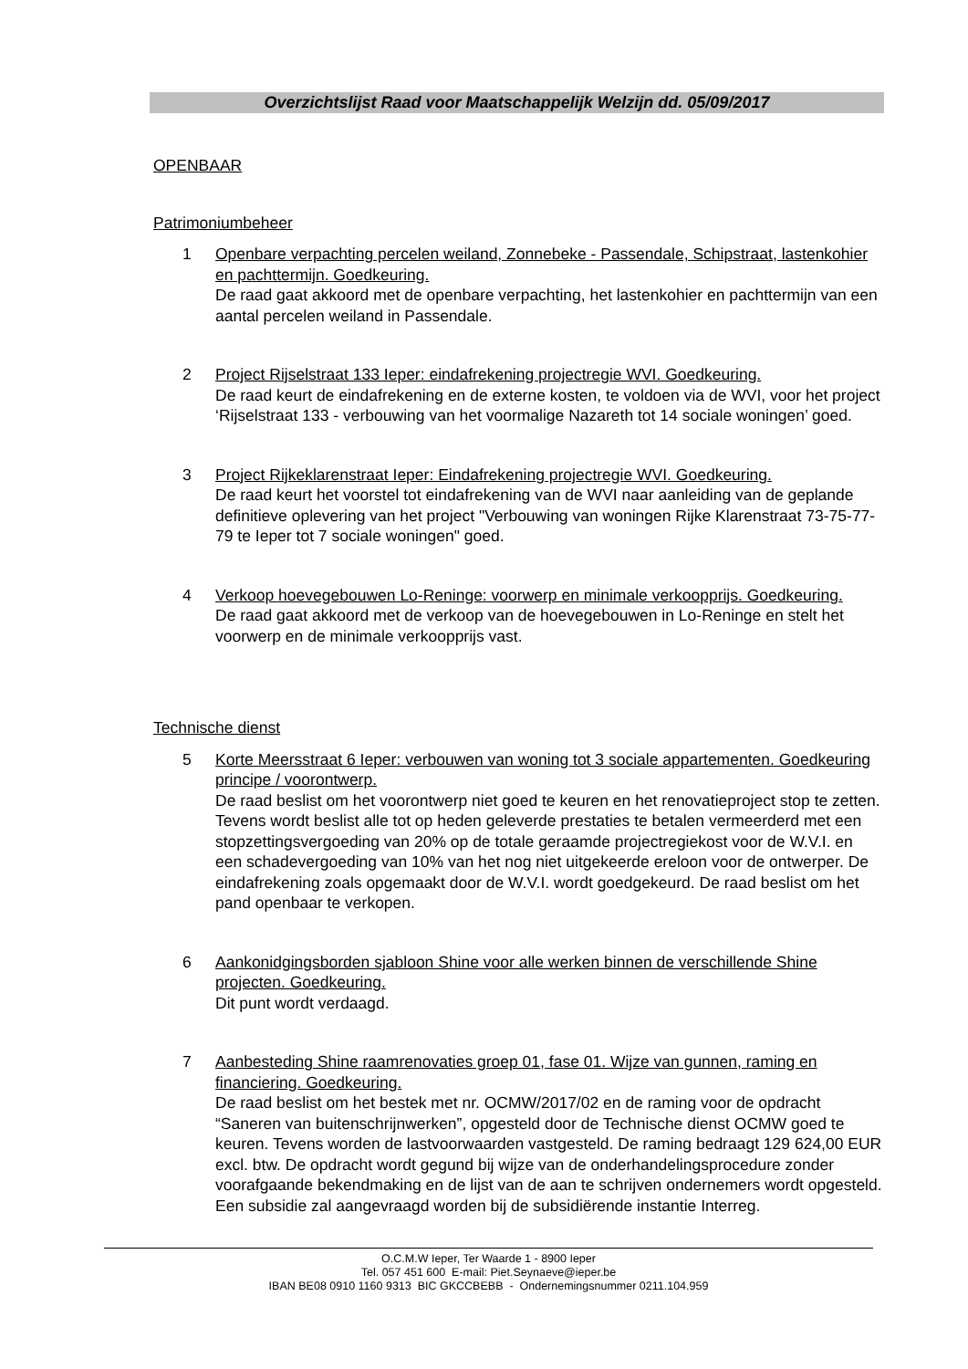Overzichtslijst Raad voor Maatschappelijk Welzijn dd. 05/09/2017
OPENBAAR
Patrimoniumbeheer
1 Openbare verpachting percelen weiland, Zonnebeke - Passendale, Schipstraat, lastenkohier en pachttermijn. Goedkeuring.
De raad gaat akkoord met de openbare verpachting, het lastenkohier en pachttermijn van een aantal percelen weiland in Passendale.
2 Project Rijselstraat 133 Ieper: eindafrekening projectregie WVI. Goedkeuring.
De raad keurt de eindafrekening en de externe kosten, te voldoen via de WVI, voor het project ‘Rijselstraat 133 - verbouwing van het voormalige Nazareth tot 14 sociale woningen’ goed.
3 Project Rijkeklarenstraat Ieper: Eindafrekening projectregie WVI. Goedkeuring.
De raad keurt het voorstel tot eindafrekening van de WVI naar aanleiding van de geplande definitieve oplevering van het project "Verbouwing van woningen Rijke Klarenstraat 73-75-77-79 te Ieper tot 7 sociale woningen" goed.
4 Verkoop hoevegebouwen Lo-Reninge: voorwerp en minimale verkoopprijs. Goedkeuring.
De raad gaat akkoord met de verkoop van de hoevegebouwen in Lo-Reninge en stelt het voorwerp en de minimale verkoopprijs vast.
Technische dienst
5 Korte Meersstraat 6 Ieper: verbouwen van woning tot 3 sociale appartementen. Goedkeuring principe / voorontwerp.
De raad beslist om het voorontwerp niet goed te keuren en het renovatieproject stop te zetten. Tevens wordt beslist alle tot op heden geleverde prestaties te betalen vermeerderd met een stopzettingsvergoeding van 20% op de totale geraamde projectregiekost voor de W.V.I. en een schadevergoeding van 10% van het nog niet uitgekeerde ereloon voor de ontwerper. De eindafrekening zoals opgemaakt door de W.V.I. wordt goedgekeurd. De raad beslist om het pand openbaar te verkopen.
6 Aankonidgingsborden sjabloon Shine voor alle werken binnen de verschillende Shine projecten. Goedkeuring.
Dit punt wordt verdaagd.
7 Aanbesteding Shine raamrenovaties groep 01, fase 01. Wijze van gunnen, raming en financiering. Goedkeuring.
De raad beslist om het bestek met nr. OCMW/2017/02 en de raming voor de opdracht “Saneren van buitenschrijnwerken”, opgesteld door de Technische dienst OCMW goed te keuren. Tevens worden de lastvoorwaarden vastgesteld. De raming bedraagt 129 624,00 EUR excl. btw. De opdracht wordt gegund bij wijze van de onderhandelingsprocedure zonder voorafgaande bekendmaking en de lijst van de aan te schrijven ondernemers wordt opgesteld. Een subsidie zal aangevraagd worden bij de subsidiërende instantie Interreg.
O.C.M.W Ieper, Ter Waarde 1 - 8900 Ieper
Tel. 057 451 600 E-mail: Piet.Seynaeve@ieper.be
IBAN BE08 0910 1160 9313 BIC GKCCBEBB - Ondernemingsnummer 0211.104.959